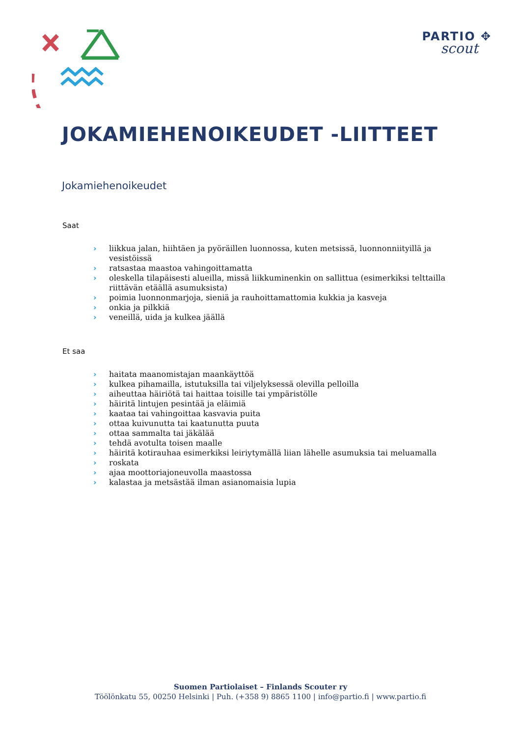PARTIO ✥
scout
JOKAMIEHENOIKEUDET -LIITTEET
Jokamiehenoikeudet
Saat
› liikkua jalan, hiihtäen ja pyöräillen luonnossa, kuten metsissä, luonnonniityillä ja vesistöissä
› ratsastaa maastoa vahingoittamatta
› oleskella tilapäisesti alueilla, missä liikkuminenkin on sallittua (esimerkiksi telttailla riittävän etäällä asumuksista)
› poimia luonnonmarjoja, sieniä ja rauhoittamattomia kukkia ja kasveja
› onkia ja pilkkiä
› veneillä, uida ja kulkea jäällä
Et saa
› haitata maanomistajan maankäyttöä
› kulkea pihamailla, istutuksilla tai viljelyksessä olevilla pelloilla
› aiheuttaa häiriötä tai haittaa toisille tai ympäristölle
› häiritä lintujen pesintää ja eläimiä
› kaataa tai vahingoittaa kasvavia puita
› ottaa kuivunutta tai kaatunutta puuta
› ottaa sammalta tai jäkälää
› tehdä avotulta toisen maalle
› häiritä kotirauhaa esimerkiksi leiriytymällä liian lähelle asumuksia tai meluamalla
› roskata
› ajaa moottoriajoneuvolla maastossa
› kalastaa ja metsästää ilman asianomaisia lupia
Suomen Partiolaiset – Finlands Scouter ry
Töölönkatu 55, 00250 Helsinki | Puh. (+358 9) 8865 1100 | info@partio.fi | www.partio.fi